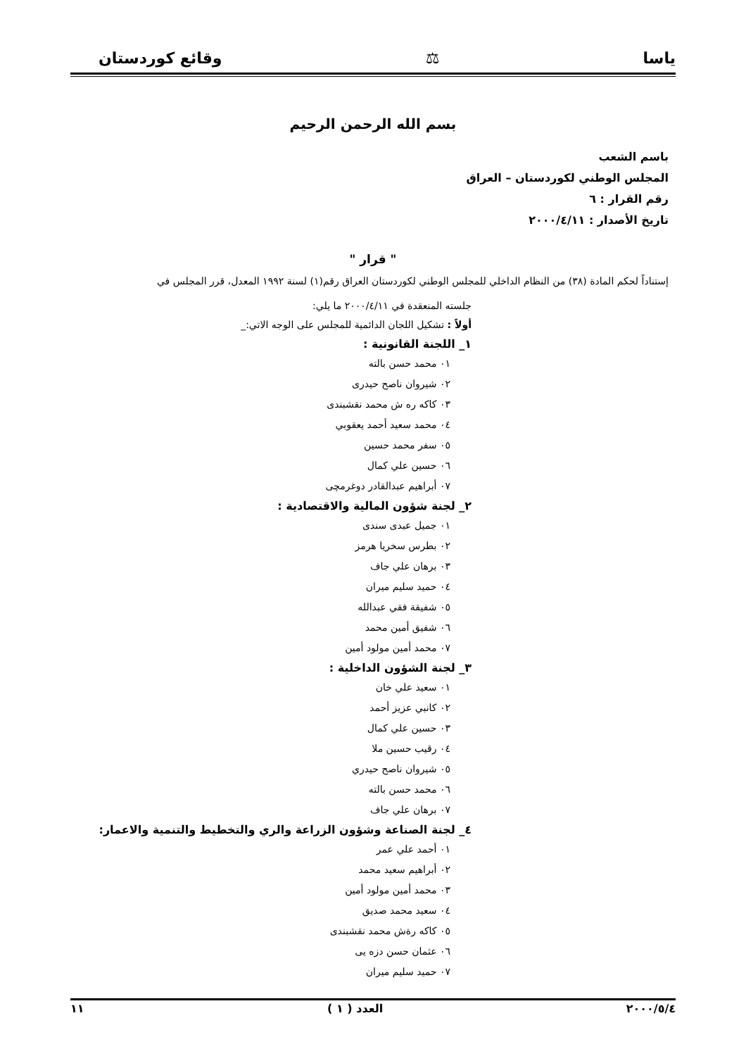ياسا ⚖ وقائع كوردستان
بسم الله الرحمن الرحيم
باسم الشعب
المجلس الوطني لكوردستان – العراق
رقم القرار : ٦
تاريخ الأصدار : ٢٠٠٠/٤/١١
" قرار "
إستناداً لحكم المادة (٣٨) من النظام الداخلي للمجلس الوطني لكوردستان العراق رقم(١) لسنة ١٩٩٢ المعدل، قرر المجلس في
جلسته المنعقدة في ٢٠٠٠/٤/١١ ما يلي:
أولاً : تشكيل اللجان الدائمية للمجلس على الوجه الاتي:_
١_ اللجنة القانونية :
٠١ محمد حسن بالته
٠٢ شيروان ناصح حيدرى
٠٣ كاكه ره ش محمد نقشبندى
٠٤ محمد سعيد أحمد يعقوبي
٠٥ سفر محمد حسين
٠٦ حسين علي كمال
٠٧ أبراهيم عبدالقادر دوغرمچى
٢_ لجنة شؤون المالية والاقتصادية :
٠١ جميل عبدى سندى
٠٢ بطرس سخريا هرمز
٠٣ برهان علي جاف
٠٤ حميد سليم ميران
٠٥ شفيقة فقي عبدالله
٠٦ شفيق أمين محمد
٠٧ محمد أمين مولود أمين
٣_ لجنة الشؤون الداخلية :
٠١ سعيد علي خان
٠٢ كانبي عزيز أحمد
٠٣ حسين علي كمال
٠٤ رقيب حسين ملا
٠٥ شيروان ناصح حيدري
٠٦ محمد حسن بالته
٠٧ برهان علي جاف
٤_ لجنة الصناعة وشؤون الزراعة والري والتخطيط والتنمية والاعمار:
٠١ أحمد علي عمر
٠٢ أبراهيم سعيد محمد
٠٣ محمد أمين مولود أمين
٠٤ سعيد محمد صديق
٠٥ كاكه رةش محمد نقشبندى
٠٦ عثمان حسن دزه يى
٠٧ حميد سليم ميران
٢٠٠٠/٥/٤ العدد ( ١ ) ١١